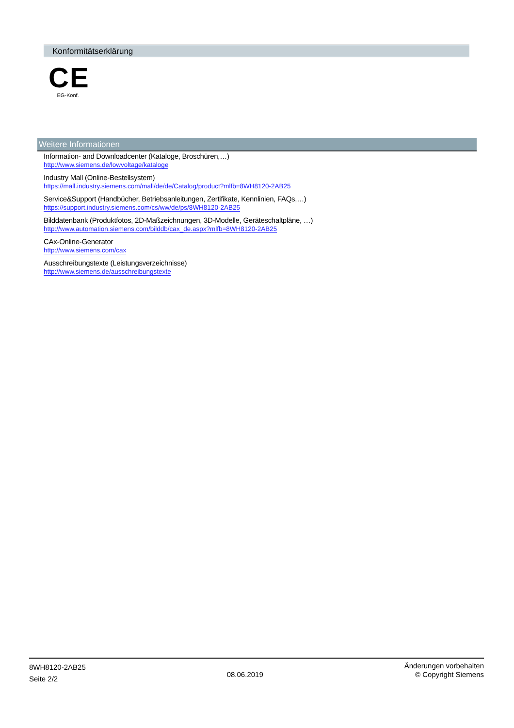Konformitätserklärung
CE
EG-Konf.
Weitere Informationen
Information- and Downloadcenter (Kataloge, Broschüren,…)
http://www.siemens.de/lowvoltage/kataloge
Industry Mall (Online-Bestellsystem)
https://mall.industry.siemens.com/mall/de/de/Catalog/product?mlfb=8WH8120-2AB25
Service&Support (Handbücher, Betriebsanleitungen, Zertifikate, Kennlinien, FAQs,…)
https://support.industry.siemens.com/cs/ww/de/ps/8WH8120-2AB25
Bilddatenbank (Produktfotos, 2D-Maßzeichnungen, 3D-Modelle, Geräteschaltpläne, …)
http://www.automation.siemens.com/bilddb/cax_de.aspx?mlfb=8WH8120-2AB25
CAx-Online-Generator
http://www.siemens.com/cax
Ausschreibungstexte (Leistungsverzeichnisse)
http://www.siemens.de/ausschreibungstexte
8WH8120-2AB25
Seite 2/2
08.06.2019
Änderungen vorbehalten
© Copyright Siemens